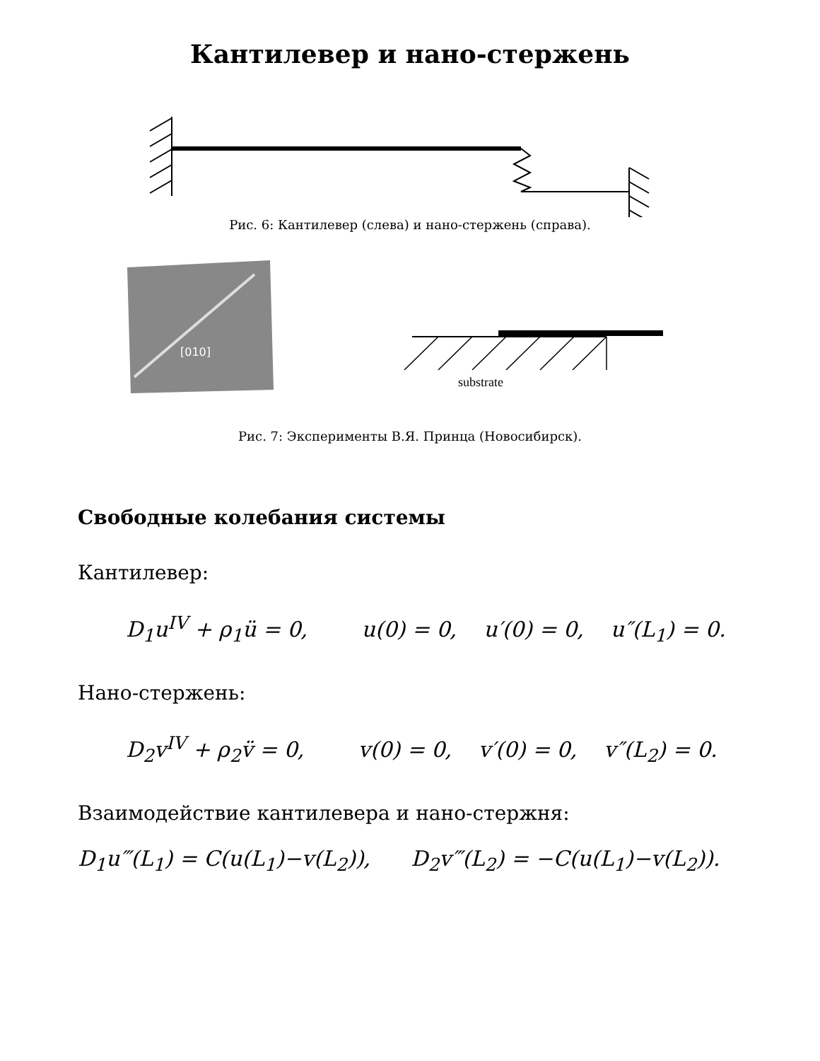Кантилевер и нано-стержень
Рис. 6: Кантилевер (слева) и нано-стержень (справа).
[010]
substrate
Рис. 7: Эксперименты В.Я. Принца (Новосибирск).
Свободные колебания системы
Кантилевер:
D<sub>1</sub>u<sup>IV</sup> + ρ<sub>1</sub>ü = 0, u(0) = 0, u′(0) = 0, u″(L<sub>1</sub>) = 0.
Нано-стержень:
D<sub>2</sub>v<sup>IV</sup> + ρ<sub>2</sub>v̈ = 0, v(0) = 0, v′(0) = 0, v″(L<sub>2</sub>) = 0.
Взаимодействие кантилевера и нано-стержня:
D<sub>1</sub>u‴(L<sub>1</sub>) = C(u(L<sub>1</sub>)−v(L<sub>2</sub>)), D<sub>2</sub>v‴(L<sub>2</sub>) = −C(u(L<sub>1</sub>)−v(L<sub>2</sub>)).